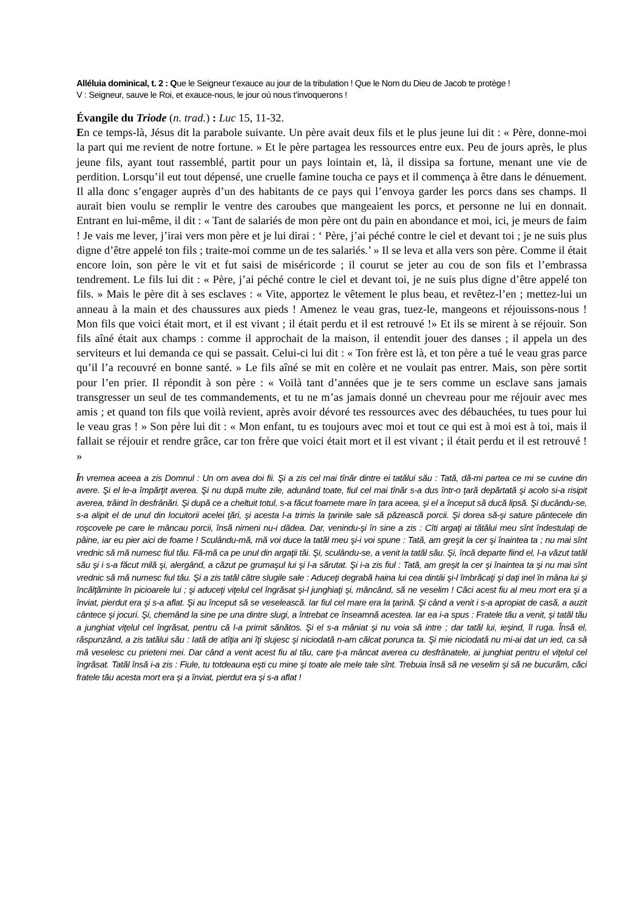Alléluia dominical, t. 2 : Que le Seigneur t’exauce au jour de la tribulation ! Que le Nom du Dieu de Jacob te protège !
V : Seigneur, sauve le Roi, et exauce-nous, le jour où nous t’invoquerons !
Évangile du Triode (n. trad.) : Luc 15, 11-32.
En ce temps-là, Jésus dit la parabole suivante. Un père avait deux fils et le plus jeune lui dit : « Père, donne-moi la part qui me revient de notre fortune. » Et le père partagea les ressources entre eux. Peu de jours après, le plus jeune fils, ayant tout rassemblé, partit pour un pays lointain et, là, il dissipa sa fortune, menant une vie de perdition. Lorsqu’il eut tout dépensé, une cruelle famine toucha ce pays et il commença à être dans le dénuement. Il alla donc s’engager auprès d’un des habitants de ce pays qui l’envoya garder les porcs dans ses champs. Il aurait bien voulu se remplir le ventre des caroubes que mangeaient les porcs, et personne ne lui en donnait. Entrant en lui-même, il dit : « Tant de salariés de mon père ont du pain en abondance et moi, ici, je meurs de faim ! Je vais me lever, j’irai vers mon père et je lui dirai : ‘ Père, j’ai péché contre le ciel et devant toi ; je ne suis plus digne d’être appelé ton fils ; traite-moi comme un de tes salariés.’ » Il se leva et alla vers son père. Comme il était encore loin, son père le vit et fut saisi de miséricorde ; il courut se jeter au cou de son fils et l’embrassa tendrement. Le fils lui dit : « Père, j’ai péché contre le ciel et devant toi, je ne suis plus digne d’être appelé ton fils. » Mais le père dit à ses esclaves : « Vite, apportez le vêtement le plus beau, et revêtez-l’en ; mettez-lui un anneau à la main et des chaussures aux pieds ! Amenez le veau gras, tuez-le, mangeons et réjouissons-nous ! Mon fils que voici était mort, et il est vivant ; il était perdu et il est retrouvé !» Et ils se mirent à se réjouir. Son fils aîné était aux champs : comme il approchait de la maison, il entendit jouer des danses ; il appela un des serviteurs et lui demanda ce qui se passait. Celui-ci lui dit : « Ton frère est là, et ton père a tué le veau gras parce qu’il l’a recouvré en bonne santé. » Le fils aîné se mit en colère et ne voulait pas entrer. Mais, son père sortit pour l’en prier. Il répondit à son père : « Voilà tant d’années que je te sers comme un esclave sans jamais transgresser un seul de tes commandements, et tu ne m’as jamais donné un chevreau pour me réjouir avec mes amis ; et quand ton fils que voilà revient, après avoir dévoré tes ressources avec des débauchées, tu tues pour lui le veau gras ! » Son père lui dit : « Mon enfant, tu es toujours avec moi et tout ce qui est à moi est à toi, mais il fallait se réjouir et rendre grâce, car ton frère que voici était mort et il est vivant ; il était perdu et il est retrouvé ! »
În vremea aceea a zis Domnul : Un om avea doi fii. Şi a zis cel mai tînăr dintre ei tatălui său : Tată, dă-mi partea ce mi se cuvine din avere. Şi el le-a împărţit averea. Şi nu după multe zile, adunând toate, fiul cel mai tînăr s-a dus într-o ţară depărtată şi acolo si-a risipit averea, trăind în desfrânări. Şi după ce a cheltuit totul, s-a făcut foamete mare în ţara aceea, şi el a început să ducă lipsă. Şi ducându-se, s-a alipit el de unul din locuitorii acelei ţări, şi acesta l-a trimis la ţarinile sale să păzească porcii. Şi dorea să-şi sature pântecele din roşcovele pe care le mâncau porcii, însă nimeni nu-i dădea. Dar, venindu-şi în sine a zis : Cîti argaţi ai tătălui meu sînt îndestulaţi de pâine, iar eu pier aici de foame ! Sculându-mă, mă voi duce la tatăl meu şi-i voi spune : Tată, am greşit la cer şi înaintea ta ; nu mai sînt vrednic să mă numesc fiul tău. Fă-mă ca pe unul din argaţii tăi. Şi, sculându-se, a venit la tatăl său. Şi, încă departe fiind el, l-a văzut tatăl său şi i s-a făcut milă şi, alergând, a căzut pe grumaşul lui şi l-a sărutat. Şi i-a zis fiul : Tată, am greşit la cer şi înaintea ta şi nu mai sînt vrednic să mă numesc fiul tău. Şi a zis tatăl către slugile sale : Aduceţi degrabă haina lui cea dintâi şi-l îmbrăcaţi şi daţi inel în mâna lui şi încălţăminte în picioarele lui ; şi aduceţi viţelul cel îngrăsat şi-l junghiaţi şi, mâncând, să ne veselim ! Căci acest fiu al meu mort era şi a înviat, pierdut era şi s-a aflat. Şi au început să se veselească. Iar fiul cel mare era la ţarină. Şi când a venit i s-a apropiat de casă, a auzit cântece şi jocuri. Şi, chemând la sine pe una dintre slugi, a întrebat ce înseamnă acestea. Iar ea i-a spus : Fratele tău a venit, şi tatăl tău a junghiat viţelul cel îngrăsat, pentru că l-a primit sănătos. Şi el s-a mâniat şi nu voia să intre ; dar tatăl lui, ieşind, îl ruga. Însă el, răspunzând, a zis tatălui său : Iată de atîţia ani îţi slujesc şi niciodată n-am călcat porunca ta. Şi mie niciodată nu mi-ai dat un ied, ca să mă veselesc cu prieteni mei. Dar când a venit acest fiu al tău, care ţi-a mâncat averea cu desfrânatele, ai junghiat pentru el viţelul cel îngrăsat. Tatăl însă i-a zis : Fiule, tu totdeauna eşti cu mine şi toate ale mele tale sînt. Trebuia însă să ne veselim şi să ne bucurăm, căci fratele tău acesta mort era şi a înviat, pierdut era şi s-a aflat !